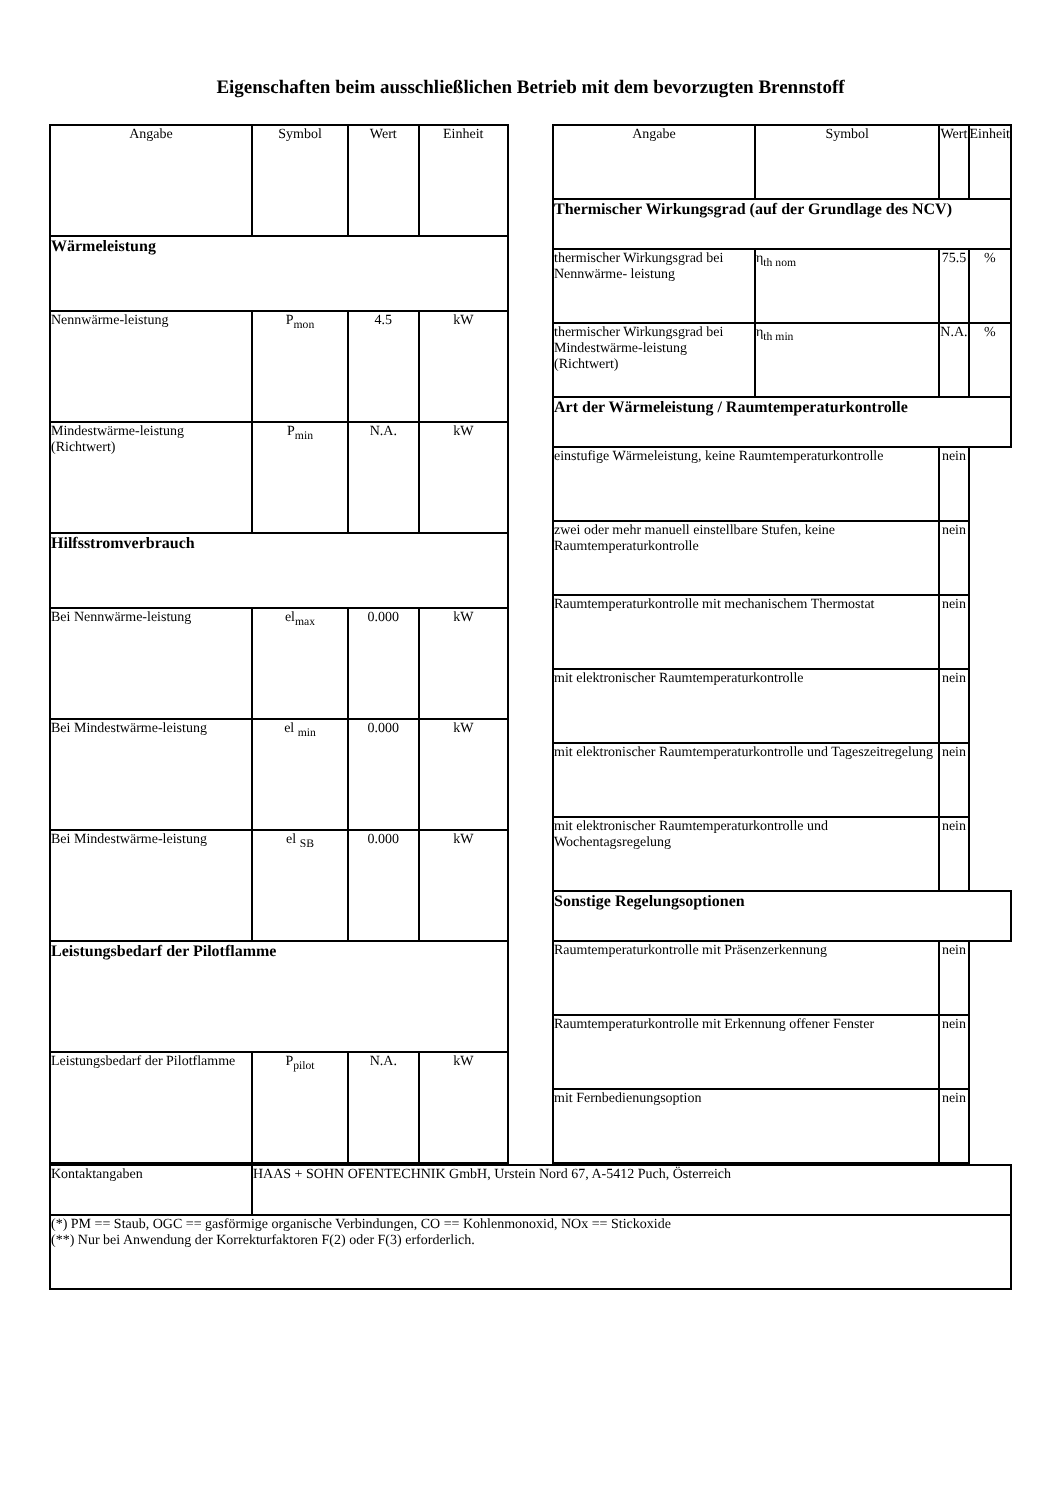Eigenschaften beim ausschließlichen Betrieb mit dem bevorzugten Brennstoff
| Angabe | Symbol | Wert | Einheit |
| --- | --- | --- | --- |
| Wärmeleistung | | | |
| Nennwärme-leistung | P<sub>mon</sub> | 4.5 | kW |
| Mindestwärme-leistung (Richtwert) | P<sub>min</sub> | N.A. | kW |
| Hilfsstromverbrauch | | | |
| Bei Nennwärme-leistung | el<sub>max</sub> | 0.000 | kW |
| Bei Mindestwärme-leistung | el <sub>min</sub> | 0.000 | kW |
| Bei Mindestwärme-leistung | el <sub>SB</sub> | 0.000 | kW |
| Leistungsbedarf der Pilotflamme | | | |
| Leistungsbedarf der Pilotflamme | P<sub>pilot</sub> | N.A. | kW |
| Angabe | Symbol | Wert | Einheit |
| --- | --- | --- | --- |
| Thermischer Wirkungsgrad (auf der Grundlage des NCV) | | | |
| thermischer Wirkungsgrad bei Nennwärme- leistung | η<sub>th nom</sub> | 75.5 | % |
| thermischer Wirkungsgrad bei Mindestwärme-leistung (Richtwert) | η<sub>th min</sub> | N.A. | % |
| Art der Wärmeleistung / Raumtemperaturkontrolle | | | |
| einstufige Wärmeleistung, keine Raumtemperaturkontrolle | | nein | |
| zwei oder mehr manuell einstellbare Stufen, keine Raumtemperaturkontrolle | | nein | |
| Raumtemperaturkontrolle mit mechanischem Thermostat | | nein | |
| mit elektronischer Raumtemperaturkontrolle | | nein | |
| mit elektronischer Raumtemperaturkontrolle und Tageszeitregelung | | nein | |
| mit elektronischer Raumtemperaturkontrolle und Wochentagsregelung | | nein | |
| Sonstige Regelungsoptionen | | | |
| Raumtemperaturkontrolle mit Präsenzerkennung | | nein | |
| Raumtemperaturkontrolle mit Erkennung offener Fenster | | nein | |
| mit Fernbedienungsoption | | nein | |
| Kontaktangaben | HAAS + SOHN OFENTECHNIK GmbH, Urstein Nord 67, A-5412 Puch, Österreich |
| (*) PM == Staub, OGC == gasförmige organische Verbindungen, CO == Kohlenmonoxid, NOx == Stickoxide (**) Nur bei Anwendung der Korrekturfaktoren F(2) oder F(3) erforderlich. | |